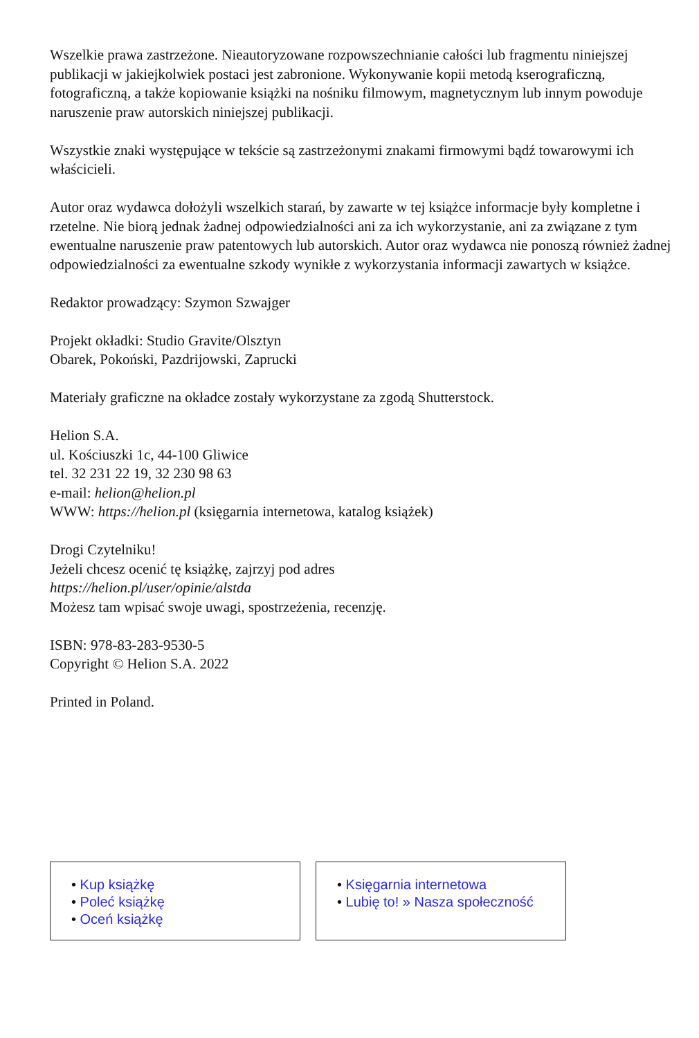Wszelkie prawa zastrzeżone. Nieautoryzowane rozpowszechnianie całości lub fragmentu niniejszej publikacji w jakiejkolwiek postaci jest zabronione. Wykonywanie kopii metodą kserograficzną, fotograficzną, a także kopiowanie książki na nośniku filmowym, magnetycznym lub innym powoduje naruszenie praw autorskich niniejszej publikacji.
Wszystkie znaki występujące w tekście są zastrzeżonymi znakami firmowymi bądź towarowymi ich właścicieli.
Autor oraz wydawca dołożyli wszelkich starań, by zawarte w tej książce informacje były kompletne i rzetelne. Nie biorą jednak żadnej odpowiedzialności ani za ich wykorzystanie, ani za związane z tym ewentualne naruszenie praw patentowych lub autorskich. Autor oraz wydawca nie ponoszą również żadnej odpowiedzialności za ewentualne szkody wynikłe z wykorzystania informacji zawartych w książce.
Redaktor prowadzący: Szymon Szwajger
Projekt okładki: Studio Gravite/Olsztyn
Obarek, Pokoński, Pazdrijowski, Zaprucki
Materiały graficzne na okładce zostały wykorzystane za zgodą Shutterstock.
Helion S.A.
ul. Kościuszki 1c, 44-100 Gliwice
tel. 32 231 22 19, 32 230 98 63
e-mail: helion@helion.pl
WWW: https://helion.pl (księgarnia internetowa, katalog książek)
Drogi Czytelniku!
Jeżeli chcesz ocenić tę książkę, zajrzyj pod adres
https://helion.pl/user/opinie/alstda
Możesz tam wpisać swoje uwagi, spostrzeżenia, recenzję.
ISBN: 978-83-283-9530-5
Copyright © Helion S.A. 2022
Printed in Poland.
• Kup książkę
• Poleć książkę
• Oceń książkę
• Księgarnia internetowa
• Lubię to! » Nasza społeczność